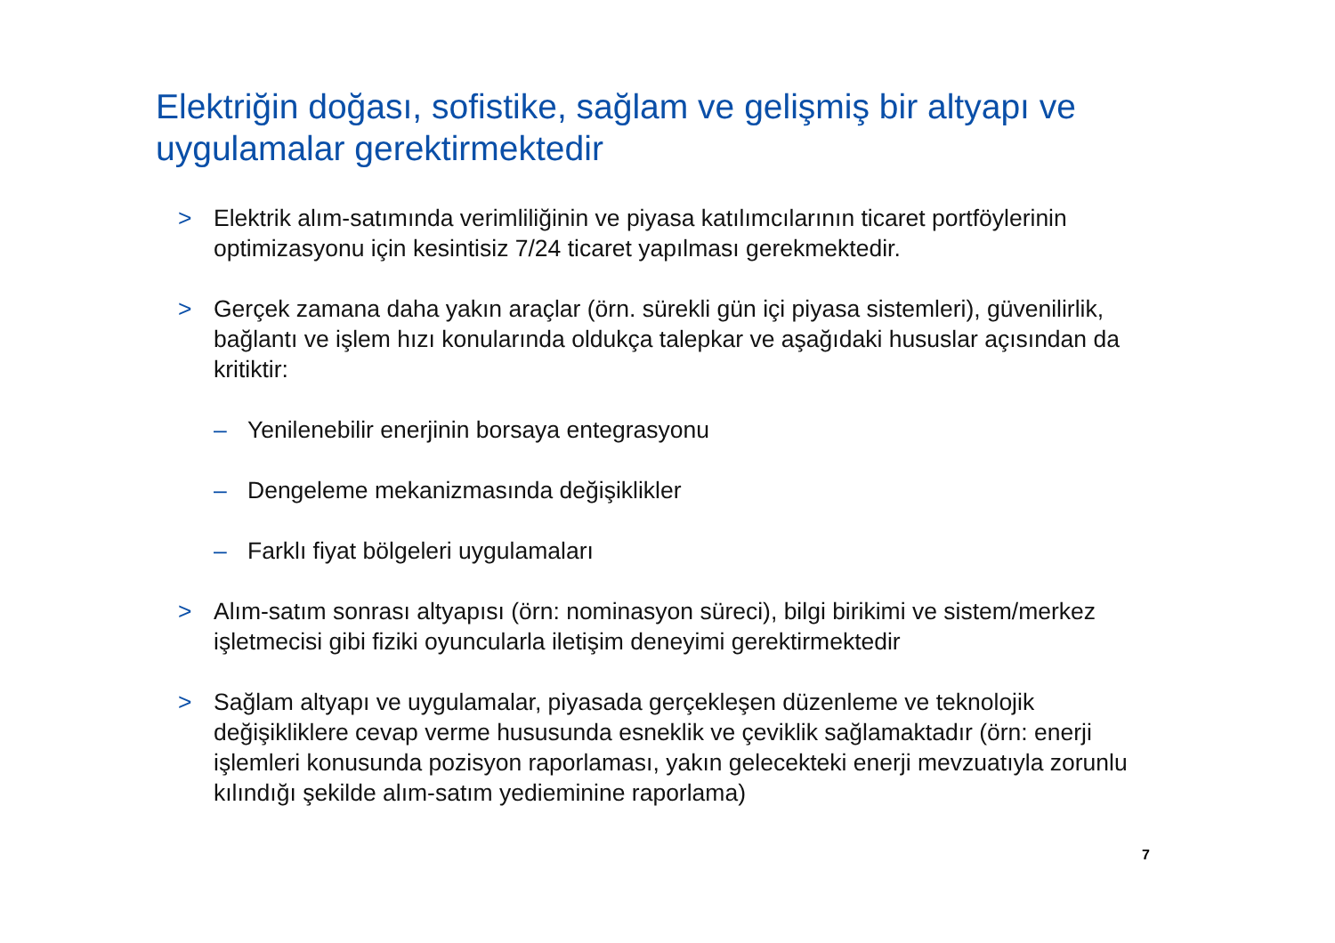Elektriğin doğası, sofistike, sağlam ve gelişmiş bir altyapı ve uygulamalar gerektirmektedir
> Elektrik alım-satımında verimliliğinin ve piyasa katılımcılarının ticaret portföylerinin optimizasyonu için kesintisiz 7/24 ticaret yapılması gerekmektedir.
> Gerçek zamana daha yakın araçlar (örn. sürekli gün içi piyasa sistemleri), güvenilirlik, bağlantı ve işlem hızı konularında oldukça talepkar ve aşağıdaki hususlar açısından da kritiktir:
– Yenilenebilir enerjinin borsaya entegrasyonu
– Dengeleme mekanizmasında değişiklikler
– Farklı fiyat bölgeleri uygulamaları
> Alım-satım sonrası altyapısı (örn: nominasyon süreci), bilgi birikimi ve sistem/merkez işletmecisi gibi fiziki oyuncularla iletişim deneyimi gerektirmektedir
> Sağlam altyapı ve uygulamalar, piyasada gerçekleşen düzenleme ve teknolojik değişikliklere cevap verme hususunda esneklik ve çeviklik sağlamaktadır (örn: enerji işlemleri konusunda pozisyon raporlaması, yakın gelecekteki enerji mevzuatıyla zorunlu kılındığı şekilde alım-satım yedieminine raporlama)
7